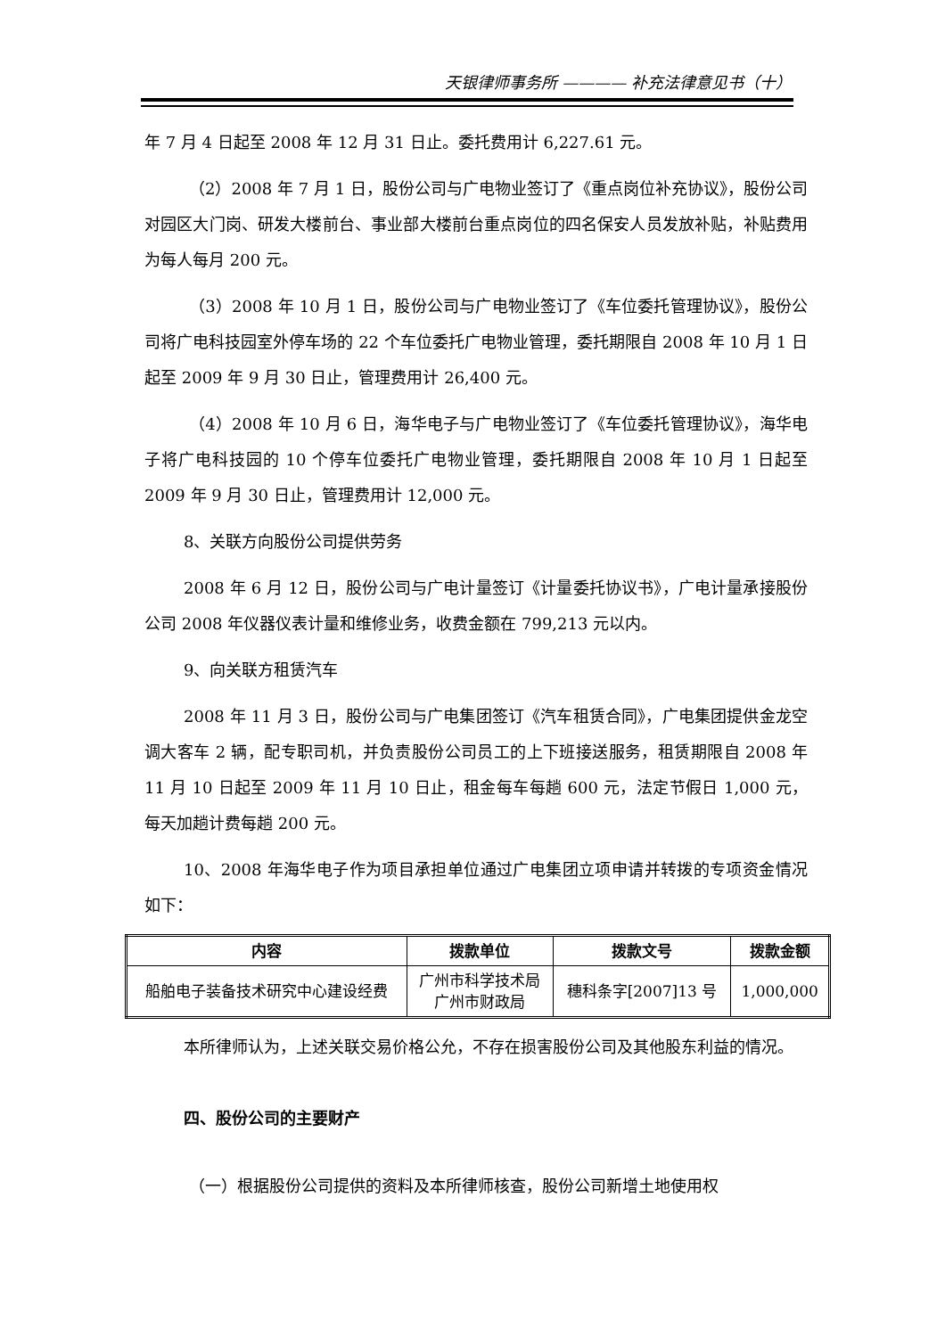天银律师事务所 ———— 补充法律意见书（十）
年 7 月 4 日起至 2008 年 12 月 31 日止。委托费用计 6,227.61 元。
（2）2008 年 7 月 1 日，股份公司与广电物业签订了《重点岗位补充协议》，股份公司对园区大门岗、研发大楼前台、事业部大楼前台重点岗位的四名保安人员发放补贴，补贴费用为每人每月 200 元。
（3）2008 年 10 月 1 日，股份公司与广电物业签订了《车位委托管理协议》，股份公司将广电科技园室外停车场的 22 个车位委托广电物业管理，委托期限自 2008 年 10 月 1 日起至 2009 年 9 月 30 日止，管理费用计 26,400 元。
（4）2008 年 10 月 6 日，海华电子与广电物业签订了《车位委托管理协议》，海华电子将广电科技园的 10 个停车位委托广电物业管理，委托期限自 2008 年 10 月 1 日起至 2009 年 9 月 30 日止，管理费用计 12,000 元。
8、关联方向股份公司提供劳务
2008 年 6 月 12 日，股份公司与广电计量签订《计量委托协议书》，广电计量承接股份公司 2008 年仪器仪表计量和维修业务，收费金额在 799,213 元以内。
9、向关联方租赁汽车
2008 年 11 月 3 日，股份公司与广电集团签订《汽车租赁合同》，广电集团提供金龙空调大客车 2 辆，配专职司机，并负责股份公司员工的上下班接送服务，租赁期限自 2008 年 11 月 10 日起至 2009 年 11 月 10 日止，租金每车每趟 600 元，法定节假日 1,000 元，每天加趟计费每趟 200 元。
10、2008 年海华电子作为项目承担单位通过广电集团立项申请并转拨的专项资金情况如下：
| 内容 | 拨款单位 | 拨款文号 | 拨款金额 |
| --- | --- | --- | --- |
| 船舶电子装备技术研究中心建设经费 | 广州市科学技术局 广州市财政局 | 穗科条字[2007]13 号 | 1,000,000 |
本所律师认为，上述关联交易价格公允，不存在损害股份公司及其他股东利益的情况。
四、股份公司的主要财产
（一）根据股份公司提供的资料及本所律师核查，股份公司新增土地使用权